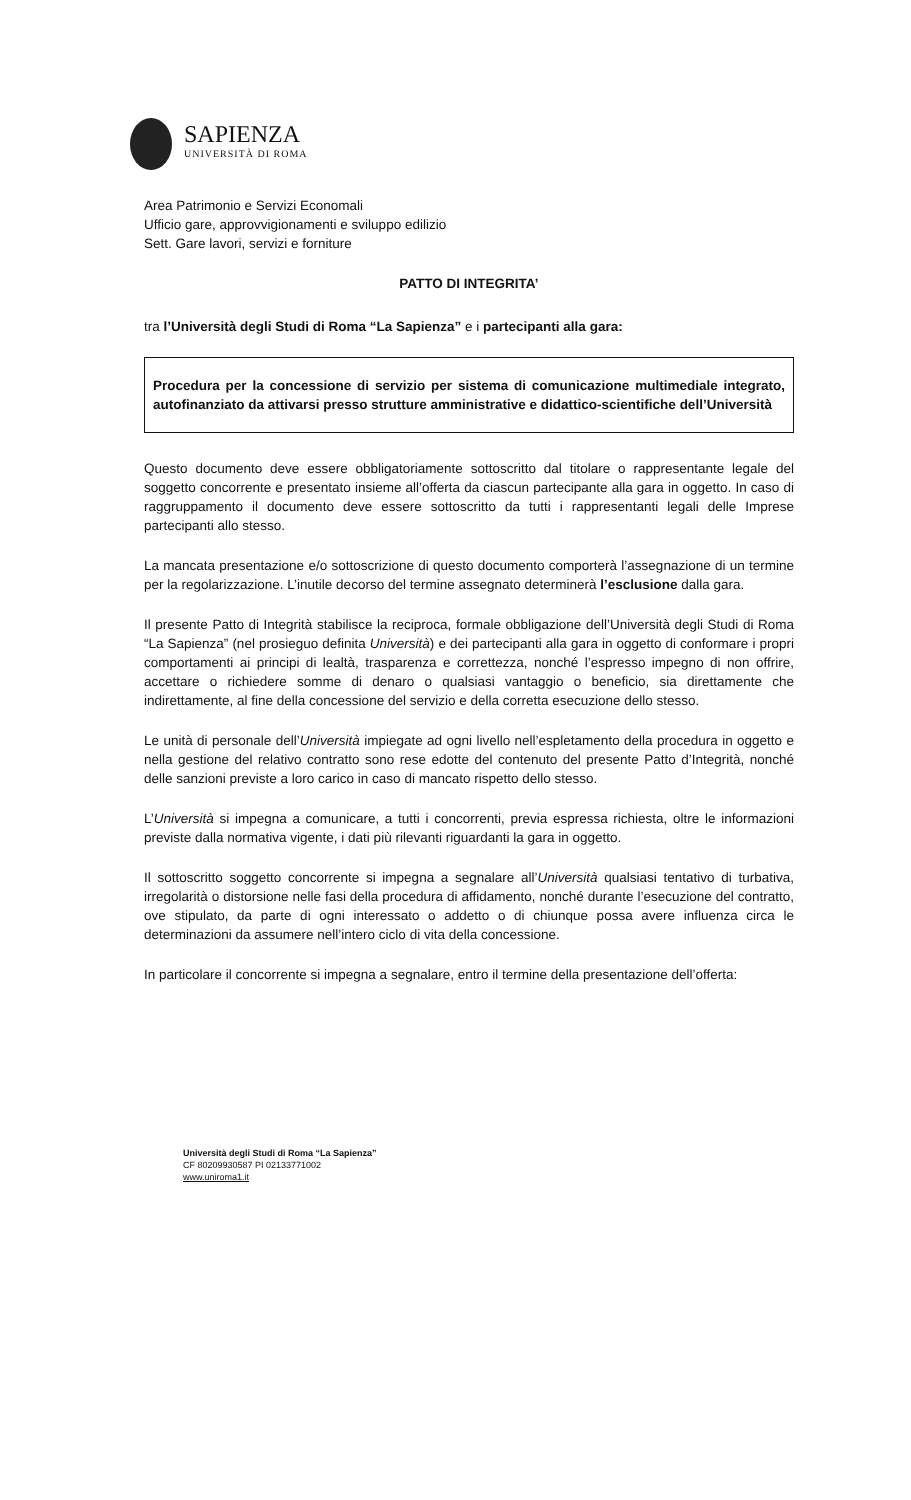SAPIENZA
UNIVERSITÀ DI ROMA
Area Patrimonio e Servizi Economali
Ufficio gare, approvvigionamenti e sviluppo edilizio
Sett. Gare lavori, servizi e forniture
PATTO DI INTEGRITA’
tra l’Università degli Studi di Roma “La Sapienza” e i partecipanti alla gara:
Procedura per la concessione di servizio per sistema di comunicazione multimediale integrato, autofinanziato da attivarsi presso strutture amministrative e didattico-scientifiche dell’Università
Questo documento deve essere obbligatoriamente sottoscritto dal titolare o rappresentante legale del soggetto concorrente e presentato insieme all’offerta da ciascun partecipante alla gara in oggetto. In caso di raggruppamento il documento deve essere sottoscritto da tutti i rappresentanti legali delle Imprese partecipanti allo stesso.
La mancata presentazione e/o sottoscrizione di questo documento comporterà l’assegnazione di un termine per la regolarizzazione. L’inutile decorso del termine assegnato determinerà l’esclusione dalla gara.
Il presente Patto di Integrità stabilisce la reciproca, formale obbligazione dell’Università degli Studi di Roma “La Sapienza” (nel prosieguo definita Università) e dei partecipanti alla gara in oggetto di conformare i propri comportamenti ai principi di lealtà, trasparenza e correttezza, nonché l’espresso impegno di non offrire, accettare o richiedere somme di denaro o qualsiasi vantaggio o beneficio, sia direttamente che indirettamente, al fine della concessione del servizio e della corretta esecuzione dello stesso.
Le unità di personale dell’Università impiegate ad ogni livello nell’espletamento della procedura in oggetto e nella gestione del relativo contratto sono rese edotte del contenuto del presente Patto d’Integrità, nonché delle sanzioni previste a loro carico in caso di mancato rispetto dello stesso.
L’Università si impegna a comunicare, a tutti i concorrenti, previa espressa richiesta, oltre le informazioni previste dalla normativa vigente, i dati più rilevanti riguardanti la gara in oggetto.
Il sottoscritto soggetto concorrente si impegna a segnalare all’Università qualsiasi tentativo di turbativa, irregolarità o distorsione nelle fasi della procedura di affidamento, nonché durante l’esecuzione del contratto, ove stipulato, da parte di ogni interessato o addetto o di chiunque possa avere influenza circa le determinazioni da assumere nell’intero ciclo di vita della concessione.
In particolare il concorrente si impegna a segnalare, entro il termine della presentazione dell’offerta:
Università degli Studi di Roma “La Sapienza”
CF 80209930587 PI 02133771002
www.uniroma1.it